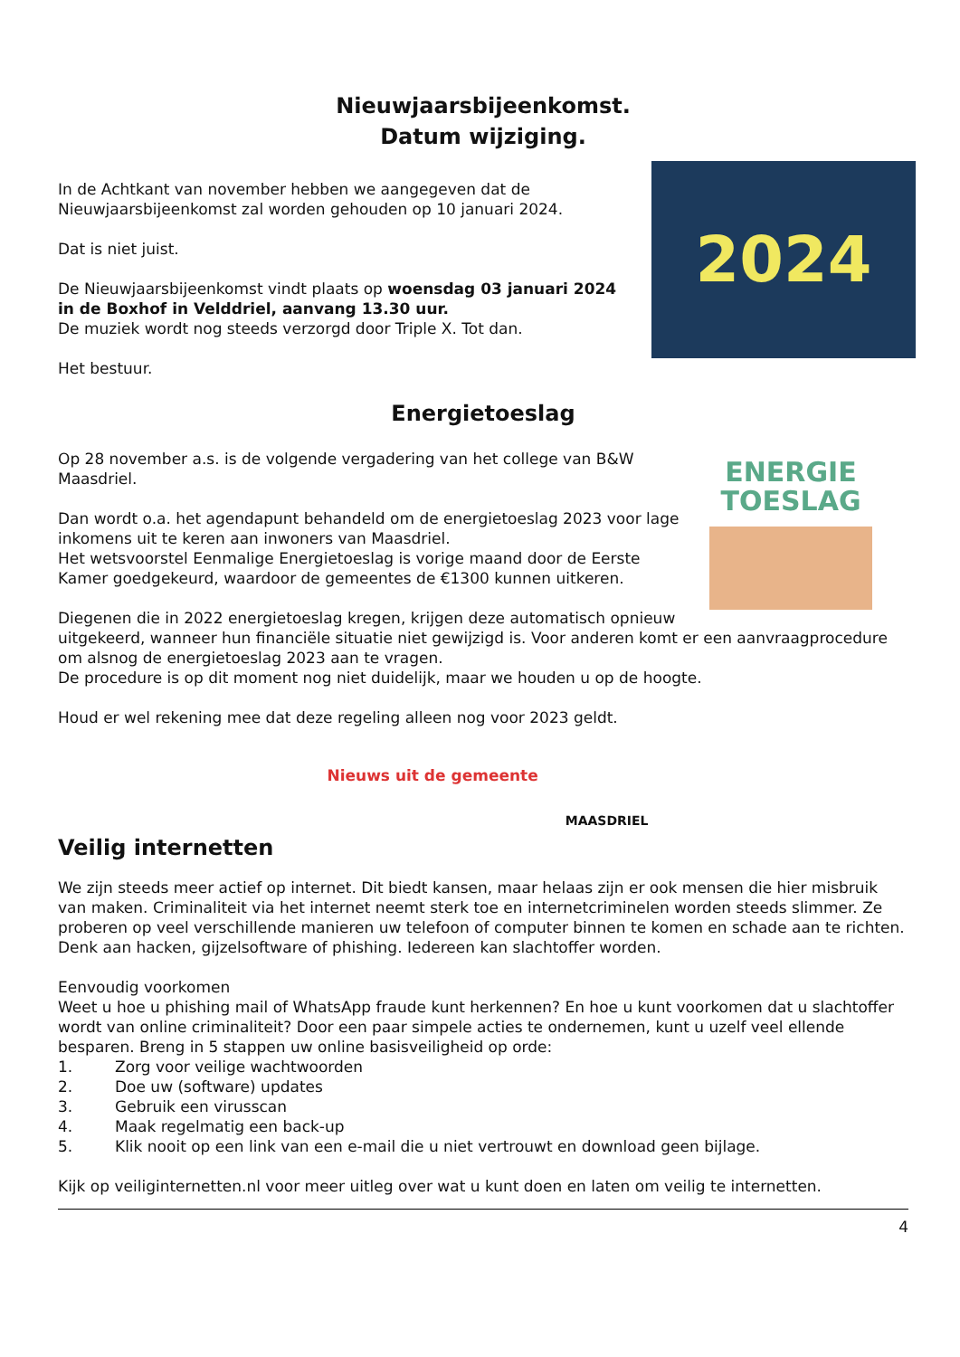Nieuwjaarsbijeenkomst.
Datum wijziging.
2024
In de Achtkant van november hebben we aangegeven dat de Nieuwjaarsbijeenkomst zal worden gehouden op 10 januari 2024.
Dat is niet juist.
De Nieuwjaarsbijeenkomst vindt plaats op woensdag 03 januari 2024 in de Boxhof in Velddriel, aanvang 13.30 uur.
De muziek wordt nog steeds verzorgd door Triple X. Tot dan.
Het bestuur.
Energietoeslag
ENERGIE
TOESLAG
Op 28 november a.s. is de volgende vergadering van het college van B&W Maasdriel.
Dan wordt o.a. het agendapunt behandeld om de energietoeslag 2023 voor lage inkomens uit te keren aan inwoners van Maasdriel.
Het wetsvoorstel Eenmalige Energietoeslag is vorige maand door de Eerste Kamer goedgekeurd, waardoor de gemeentes de €1300 kunnen uitkeren.
Diegenen die in 2022 energietoeslag kregen, krijgen deze automatisch opnieuw uitgekeerd, wanneer hun financiële situatie niet gewijzigd is. Voor anderen komt er een aanvraagprocedure om alsnog de energietoeslag 2023 aan te vragen.
De procedure is op dit moment nog niet duidelijk, maar we houden u op de hoogte.
Houd er wel rekening mee dat deze regeling alleen nog voor 2023 geldt.
Nieuws uit de gemeente
MAASDRIEL
Veilig internetten
We zijn steeds meer actief op internet. Dit biedt kansen, maar helaas zijn er ook mensen die hier misbruik van maken. Criminaliteit via het internet neemt sterk toe en internetcriminelen worden steeds slimmer. Ze proberen op veel verschillende manieren uw telefoon of computer binnen te komen en schade aan te richten. Denk aan hacken, gijzelsoftware of phishing. Iedereen kan slachtoffer worden.
Eenvoudig voorkomen
Weet u hoe u phishing mail of WhatsApp fraude kunt herkennen? En hoe u kunt voorkomen dat u slachtoffer wordt van online criminaliteit? Door een paar simpele acties te ondernemen, kunt u uzelf veel ellende besparen. Breng in 5 stappen uw online basisveiligheid op orde:
1. Zorg voor veilige wachtwoorden
2. Doe uw (software) updates
3. Gebruik een virusscan
4. Maak regelmatig een back-up
5. Klik nooit op een link van een e-mail die u niet vertrouwt en download geen bijlage.
Kijk op veiliginternetten.nl voor meer uitleg over wat u kunt doen en laten om veilig te internetten.
4